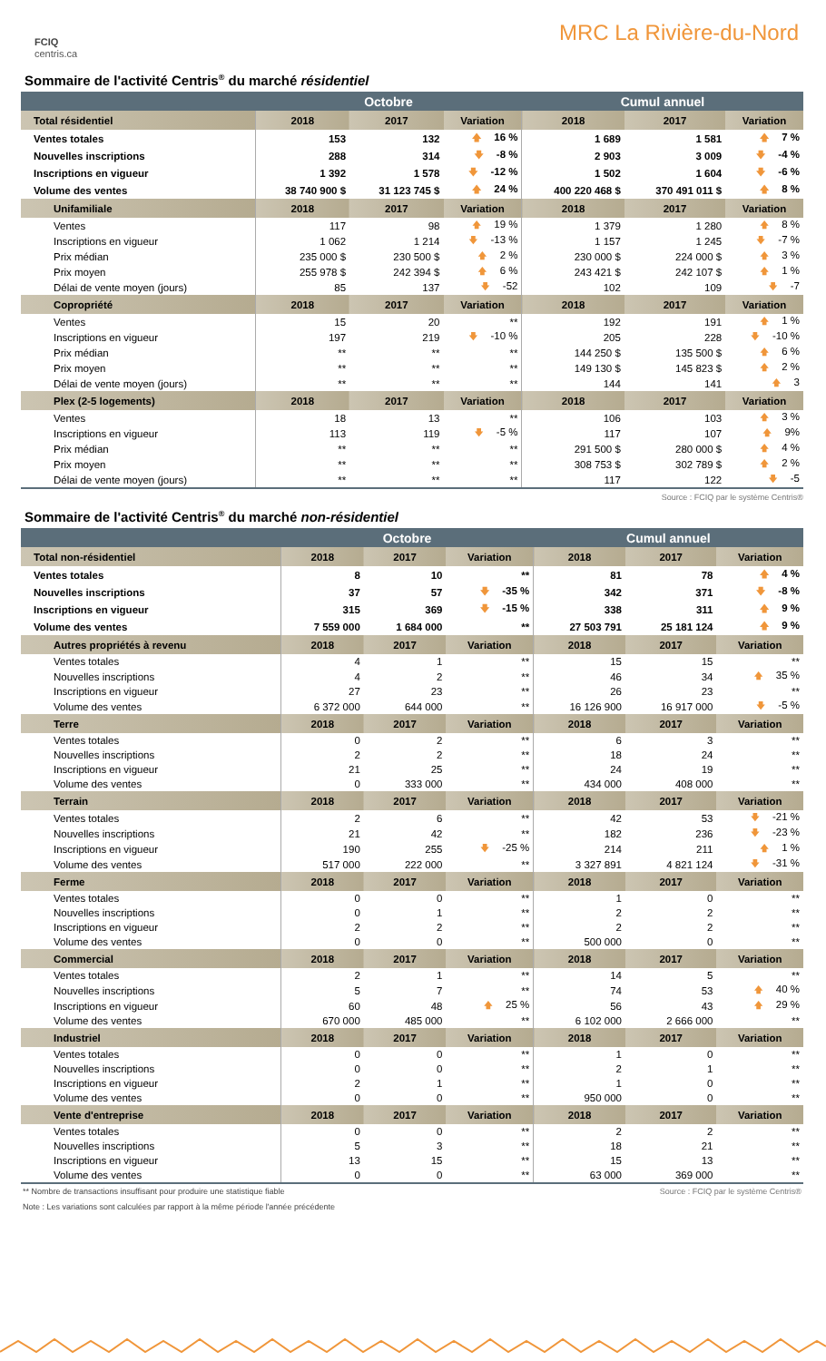FCIQ
centris.ca
MRC La Rivière-du-Nord
Sommaire de l'activité Centris<sup>®</sup> du marché résidentiel
| | Octobre | | | Cumul annuel | | |
| --- | --- | --- | --- | --- | --- | --- |
| Total résidentiel | 2018 | 2017 | Variation | 2018 | 2017 | Variation |
| Ventes totales | 153 | 132 | 🡅 16 % | 1 689 | 1 581 | 🡅 7 % |
| Nouvelles inscriptions | 288 | 314 | 🡇 -8 % | 2 903 | 3 009 | 🡇 -4 % |
| Inscriptions en vigueur | 1 392 | 1 578 | 🡇 -12 % | 1 502 | 1 604 | 🡇 -6 % |
| Volume des ventes | 38 740 900 $ | 31 123 745 $ | 🡅 24 % | 400 220 468 $ | 370 491 011 $ | 🡅 8 % |
| Unifamiliale | 2018 | 2017 | Variation | 2018 | 2017 | Variation |
| Ventes | 117 | 98 | 🡅 19 % | 1 379 | 1 280 | 🡅 8 % |
| Inscriptions en vigueur | 1 062 | 1 214 | 🡇 -13 % | 1 157 | 1 245 | 🡇 -7 % |
| Prix médian | 235 000 $ | 230 500 $ | 🡅 2 % | 230 000 $ | 224 000 $ | 🡅 3 % |
| Prix moyen | 255 978 $ | 242 394 $ | 🡅 6 % | 243 421 $ | 242 107 $ | 🡅 1 % |
| Délai de vente moyen (jours) | 85 | 137 | 🡇 -52 | 102 | 109 | 🡇 -7 |
| Copropriété | 2018 | 2017 | Variation | 2018 | 2017 | Variation |
| Ventes | 15 | 20 | ** | 192 | 191 | 🡅 1 % |
| Inscriptions en vigueur | 197 | 219 | 🡇 -10 % | 205 | 228 | 🡇 -10 % |
| Prix médian | ** | ** | ** | 144 250 $ | 135 500 $ | 🡅 6 % |
| Prix moyen | ** | ** | ** | 149 130 $ | 145 823 $ | 🡅 2 % |
| Délai de vente moyen (jours) | ** | ** | ** | 144 | 141 | 🡅 3 |
| Plex (2-5 logements) | 2018 | 2017 | Variation | 2018 | 2017 | Variation |
| Ventes | 18 | 13 | ** | 106 | 103 | 🡅 3 % |
| Inscriptions en vigueur | 113 | 119 | 🡇 -5 % | 117 | 107 | 🡅 9% |
| Prix médian | ** | ** | ** | 291 500 $ | 280 000 $ | 🡅 4 % |
| Prix moyen | ** | ** | ** | 308 753 $ | 302 789 $ | 🡅 2 % |
| Délai de vente moyen (jours) | ** | ** | ** | 117 | 122 | 🡇 -5 |
Source : FCIQ par le système Centris®
Sommaire de l'activité Centris<sup>®</sup> du marché non-résidentiel
| | Octobre | | | Cumul annuel | | |
| --- | --- | --- | --- | --- | --- | --- |
| Total non-résidentiel | 2018 | 2017 | Variation | 2018 | 2017 | Variation |
| Ventes totales | 8 | 10 | ** | 81 | 78 | 🡅 4 % |
| Nouvelles inscriptions | 37 | 57 | 🡇 -35 % | 342 | 371 | 🡇 -8 % |
| Inscriptions en vigueur | 315 | 369 | 🡇 -15 % | 338 | 311 | 🡅 9 % |
| Volume des ventes | 7 559 000 | 1 684 000 | ** | 27 503 791 | 25 181 124 | 🡅 9 % |
| Autres propriétés à revenu | 2018 | 2017 | Variation | 2018 | 2017 | Variation |
| Ventes totales | 4 | 1 | ** | 15 | 15 | ** |
| Nouvelles inscriptions | 4 | 2 | ** | 46 | 34 | 🡅 35 % |
| Inscriptions en vigueur | 27 | 23 | ** | 26 | 23 | ** |
| Volume des ventes | 6 372 000 | 644 000 | ** | 16 126 900 | 16 917 000 | 🡇 -5 % |
| Terre | 2018 | 2017 | Variation | 2018 | 2017 | Variation |
| Ventes totales | 0 | 2 | ** | 6 | 3 | ** |
| Nouvelles inscriptions | 2 | 2 | ** | 18 | 24 | ** |
| Inscriptions en vigueur | 21 | 25 | ** | 24 | 19 | ** |
| Volume des ventes | 0 | 333 000 | ** | 434 000 | 408 000 | ** |
| Terrain | 2018 | 2017 | Variation | 2018 | 2017 | Variation |
| Ventes totales | 2 | 6 | ** | 42 | 53 | 🡇 -21 % |
| Nouvelles inscriptions | 21 | 42 | ** | 182 | 236 | 🡇 -23 % |
| Inscriptions en vigueur | 190 | 255 | 🡇 -25 % | 214 | 211 | 🡅 1 % |
| Volume des ventes | 517 000 | 222 000 | ** | 3 327 891 | 4 821 124 | 🡇 -31 % |
| Ferme | 2018 | 2017 | Variation | 2018 | 2017 | Variation |
| Ventes totales | 0 | 0 | ** | 1 | 0 | ** |
| Nouvelles inscriptions | 0 | 1 | ** | 2 | 2 | ** |
| Inscriptions en vigueur | 2 | 2 | ** | 2 | 2 | ** |
| Volume des ventes | 0 | 0 | ** | 500 000 | 0 | ** |
| Commercial | 2018 | 2017 | Variation | 2018 | 2017 | Variation |
| Ventes totales | 2 | 1 | ** | 14 | 5 | ** |
| Nouvelles inscriptions | 5 | 7 | ** | 74 | 53 | 🡅 40 % |
| Inscriptions en vigueur | 60 | 48 | 🡅 25 % | 56 | 43 | 🡅 29 % |
| Volume des ventes | 670 000 | 485 000 | ** | 6 102 000 | 2 666 000 | ** |
| Industriel | 2018 | 2017 | Variation | 2018 | 2017 | Variation |
| Ventes totales | 0 | 0 | ** | 1 | 0 | ** |
| Nouvelles inscriptions | 0 | 0 | ** | 2 | 1 | ** |
| Inscriptions en vigueur | 2 | 1 | ** | 1 | 0 | ** |
| Volume des ventes | 0 | 0 | ** | 950 000 | 0 | ** |
| Vente d'entreprise | 2018 | 2017 | Variation | 2018 | 2017 | Variation |
| Ventes totales | 0 | 0 | ** | 2 | 2 | ** |
| Nouvelles inscriptions | 5 | 3 | ** | 18 | 21 | ** |
| Inscriptions en vigueur | 13 | 15 | ** | 15 | 13 | ** |
| Volume des ventes | 0 | 0 | ** | 63 000 | 369 000 | ** |
** Nombre de transactions insuffisant pour produire une statistique fiable Source : FCIQ par le système Centris®
Note : Les variations sont calculées par rapport à la même période l'année précédente